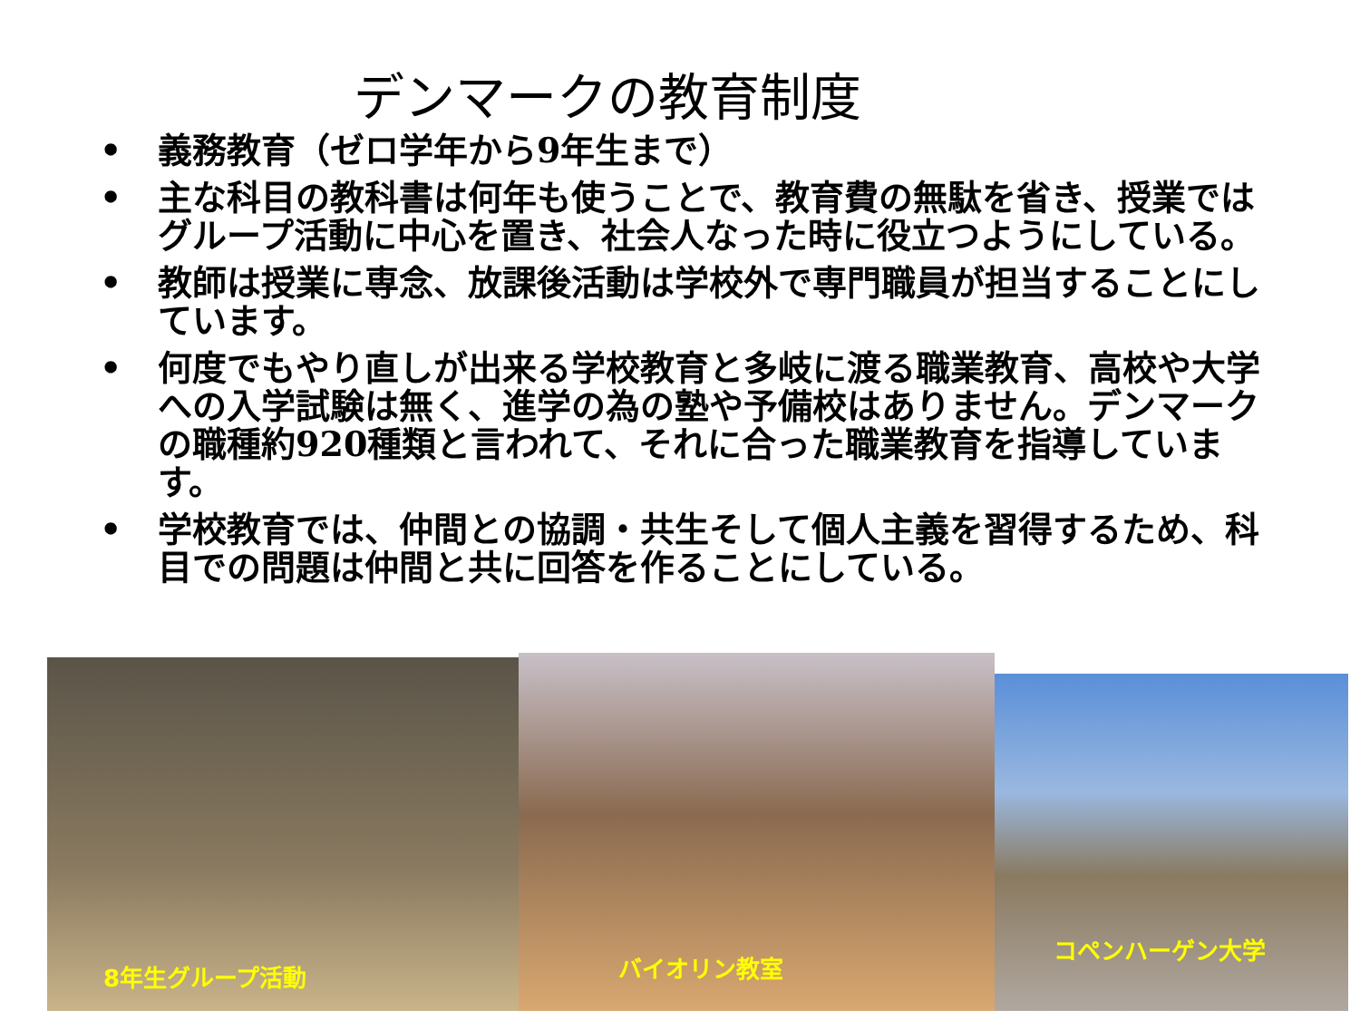デンマークの教育制度
• 義務教育（ゼロ学年から9年生まで）
• 主な科目の教科書は何年も使うことで、教育費の無駄を省き、授業ではグループ活動に中心を置き、社会人なった時に役立つようにしている。
• 教師は授業に専念、放課後活動は学校外で専門職員が担当することにしています。
• 何度でもやり直しが出来る学校教育と多岐に渡る職業教育、高校や大学への入学試験は無く、進学の為の塾や予備校はありません。デンマークの職種約920種類と言われて、それに合った職業教育を指導しています。
• 学校教育では、仲間との協調・共生そして個人主義を習得するため、科目での問題は仲間と共に回答を作ることにしている。
8年生グループ活動
バイオリン教室
コペンハーゲン大学